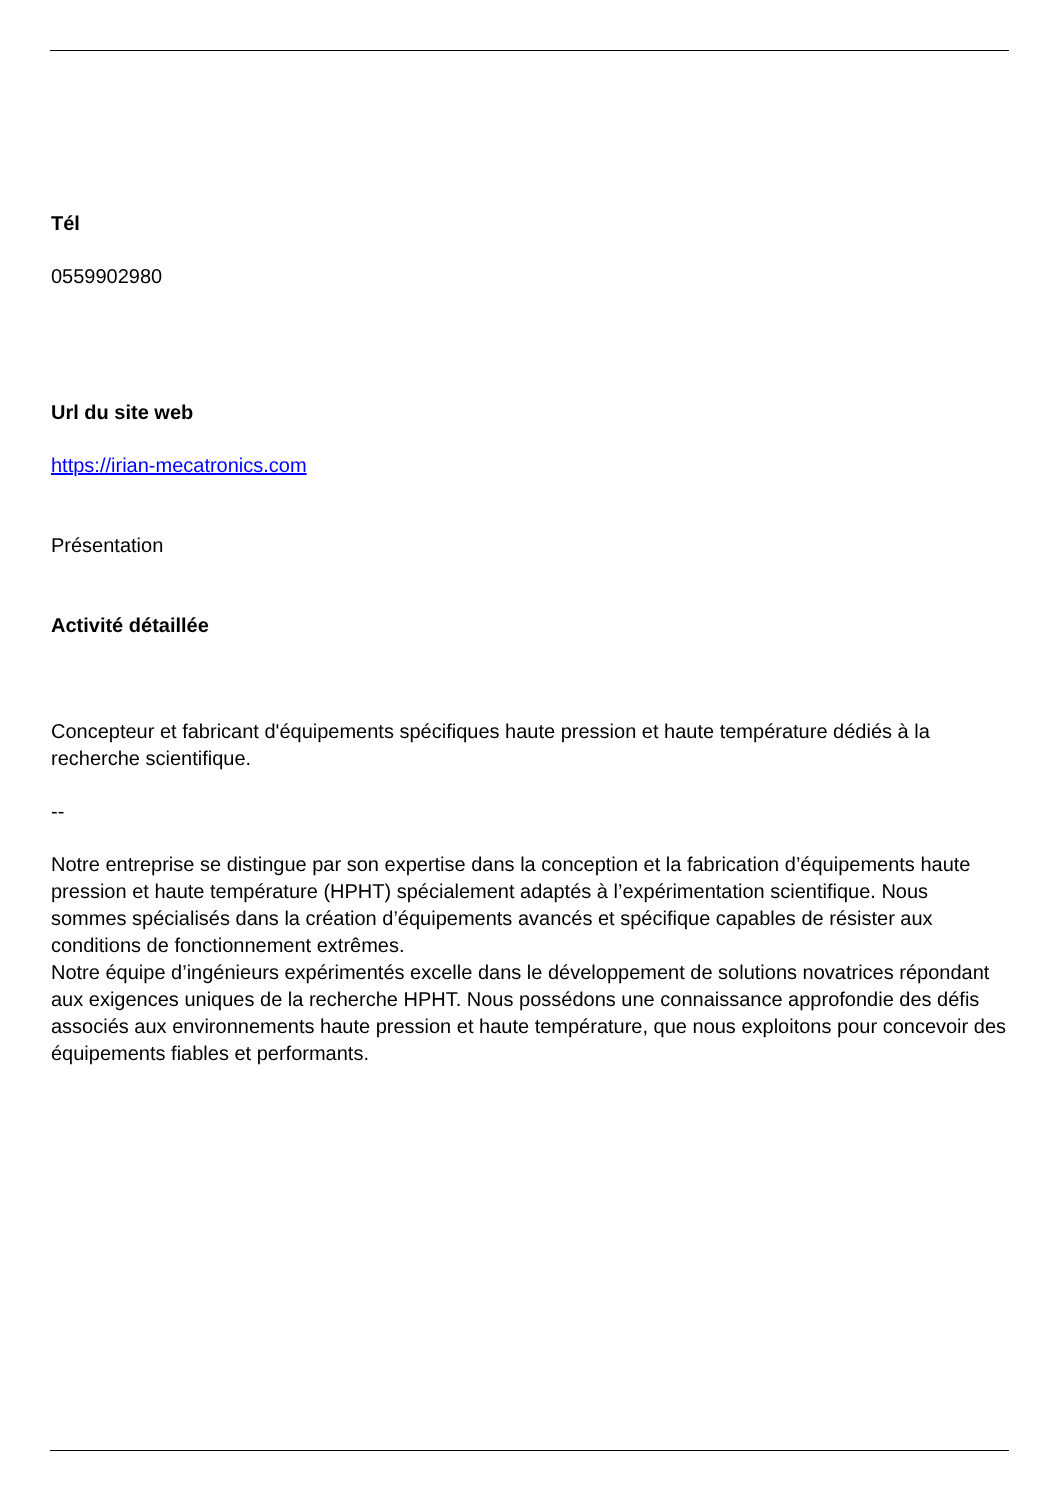Tél
0559902980
Url du site web
https://irian-mecatronics.com
Présentation
Activité détaillée
Concepteur et fabricant d'équipements spécifiques haute pression et haute température dédiés à la recherche scientifique.
--
Notre entreprise se distingue par son expertise dans la conception et la fabrication d’équipements haute pression et haute température (HPHT) spécialement adaptés à l’expérimentation scientifique. Nous sommes spécialisés dans la création d’équipements avancés et spécifique capables de résister aux conditions de fonctionnement extrêmes.
Notre équipe d’ingénieurs expérimentés excelle dans le développement de solutions novatrices répondant aux exigences uniques de la recherche HPHT. Nous possédons une connaissance approfondie des défis associés aux environnements haute pression et haute température, que nous exploitons pour concevoir des équipements fiables et performants.